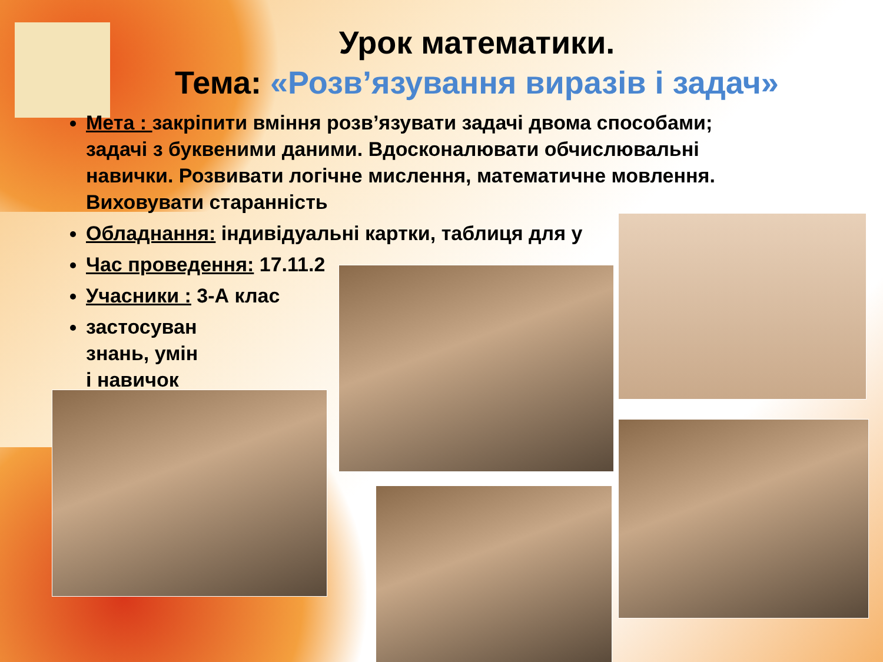Урок математики.
Тема: «Розв’язування виразів і задач»
Мета : закріпити вміння розв’язувати задачі двома способами; задачі з буквеними даними. Вдосконалювати обчислювальні навички. Розвивати логічне мислення, математичне мовлення. Виховувати старанність
Обладнання: індивідуальні картки, таблиця для у
Час проведення: 17.11.2
Учасники : 3-А клас
застосуван
знань, умін
і навичок